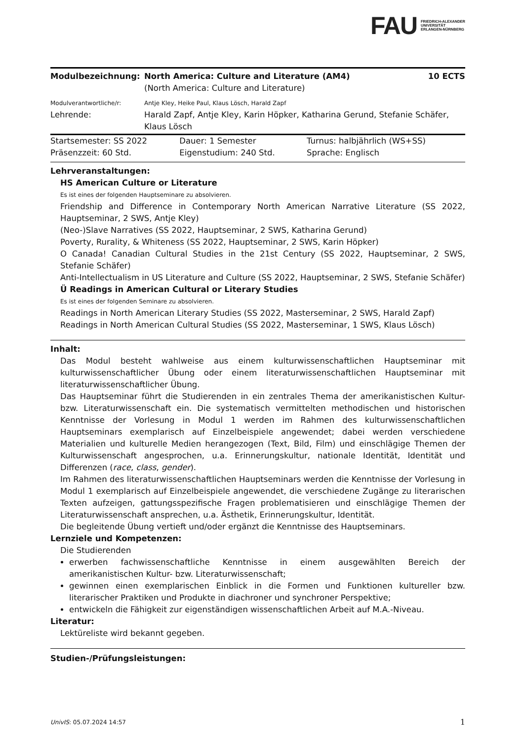FAU FRIEDRICH-ALEXANDER
UNIVERSITÄT
ERLANGEN-NÜRNBERG
| Modulbezeichnung: | North America: Culture and Literature (AM4) (North America: Culture and Literature) | 10 ECTS |
| Modulverantwortliche/r: | Antje Kley, Heike Paul, Klaus Lösch, Harald Zapf | |
| Lehrende: | Harald Zapf, Antje Kley, Karin Höpker, Katharina Gerund, Stefanie Schäfer, Klaus Lösch | |
| Startsemester: SS 2022 | Dauer: 1 Semester | Turnus: halbjährlich (WS+SS) |
| Präsenzzeit: 60 Std. | Eigenstudium: 240 Std. | Sprache: Englisch |
Lehrveranstaltungen:
HS American Culture or Literature
Es ist eines der folgenden Hauptseminare zu absolvieren.
Friendship and Difference in Contemporary North American Narrative Literature (SS 2022, Hauptseminar, 2 SWS, Antje Kley)
(Neo-)Slave Narratives (SS 2022, Hauptseminar, 2 SWS, Katharina Gerund)
Poverty, Rurality, & Whiteness (SS 2022, Hauptseminar, 2 SWS, Karin Höpker)
O Canada! Canadian Cultural Studies in the 21st Century (SS 2022, Hauptseminar, 2 SWS, Stefanie Schäfer)
Anti-Intellectualism in US Literature and Culture (SS 2022, Hauptseminar, 2 SWS, Stefanie Schäfer)
Ü Readings in American Cultural or Literary Studies
Es ist eines der folgenden Seminare zu absolvieren.
Readings in North American Literary Studies (SS 2022, Masterseminar, 2 SWS, Harald Zapf)
Readings in North American Cultural Studies (SS 2022, Masterseminar, 1 SWS, Klaus Lösch)
Inhalt:
Das Modul besteht wahlweise aus einem kulturwissenschaftlichen Hauptseminar mit kulturwissenschaftlicher Übung oder einem literaturwissenschaftlichen Hauptseminar mit literaturwissenschaftlicher Übung.
Das Hauptseminar führt die Studierenden in ein zentrales Thema der amerikanistischen Kultur- bzw. Literaturwissenschaft ein. Die systematisch vermittelten methodischen und historischen Kenntnisse der Vorlesung in Modul 1 werden im Rahmen des kulturwissenschaftlichen Hauptseminars exemplarisch auf Einzelbeispiele angewendet; dabei werden verschiedene Materialien und kulturelle Medien herangezogen (Text, Bild, Film) und einschlägige Themen der Kulturwissenschaft angesprochen, u.a. Erinnerungskultur, nationale Identität, Identität und Differenzen (race, class, gender).
Im Rahmen des literaturwissenschaftlichen Hauptseminars werden die Kenntnisse der Vorlesung in Modul 1 exemplarisch auf Einzelbeispiele angewendet, die verschiedene Zugänge zu literarischen Texten aufzeigen, gattungsspezifische Fragen problematisieren und einschlägige Themen der Literaturwissenschaft ansprechen, u.a. Ästhetik, Erinnerungskultur, Identität.
Die begleitende Übung vertieft und/oder ergänzt die Kenntnisse des Hauptseminars.
Lernziele und Kompetenzen:
Die Studierenden
erwerben fachwissenschaftliche Kenntnisse in einem ausgewählten Bereich der amerikanistischen Kultur- bzw. Literaturwissenschaft;
gewinnen einen exemplarischen Einblick in die Formen und Funktionen kultureller bzw. literarischer Praktiken und Produkte in diachroner und synchroner Perspektive;
entwickeln die Fähigkeit zur eigenständigen wissenschaftlichen Arbeit auf M.A.-Niveau.
Literatur:
Lektüreliste wird bekannt gegeben.
Studien-/Prüfungsleistungen:
UnivIS: 05.07.2024 14:57 1